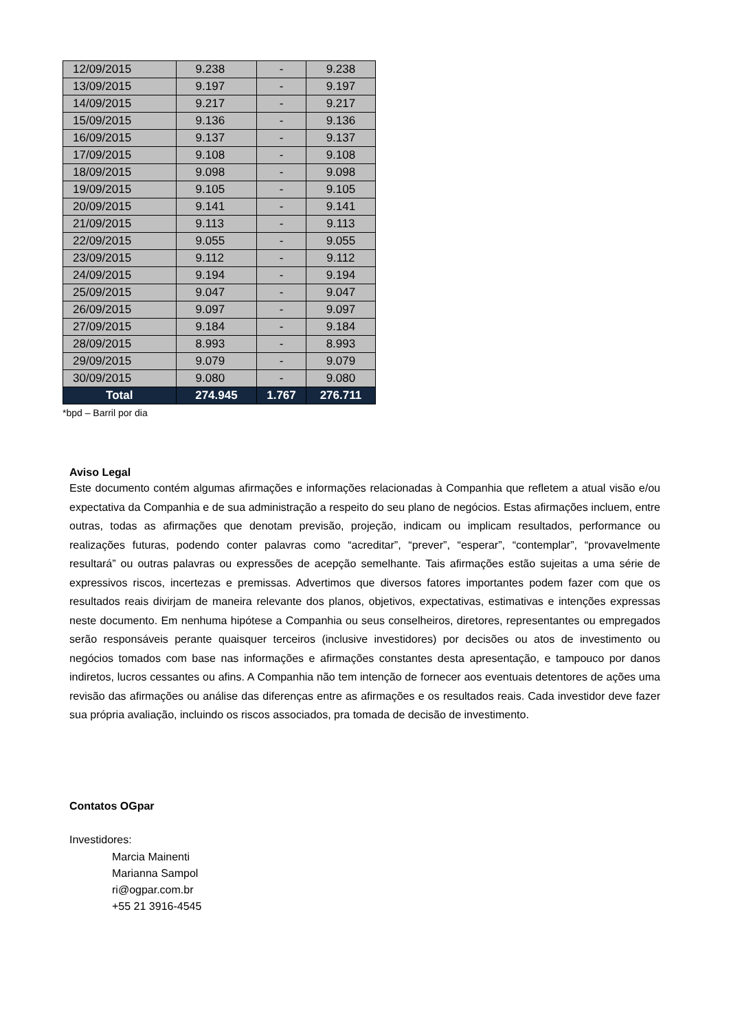| 12/09/2015 | 9.238 | - | 9.238 |
| 13/09/2015 | 9.197 | - | 9.197 |
| 14/09/2015 | 9.217 | - | 9.217 |
| 15/09/2015 | 9.136 | - | 9.136 |
| 16/09/2015 | 9.137 | - | 9.137 |
| 17/09/2015 | 9.108 | - | 9.108 |
| 18/09/2015 | 9.098 | - | 9.098 |
| 19/09/2015 | 9.105 | - | 9.105 |
| 20/09/2015 | 9.141 | - | 9.141 |
| 21/09/2015 | 9.113 | - | 9.113 |
| 22/09/2015 | 9.055 | - | 9.055 |
| 23/09/2015 | 9.112 | - | 9.112 |
| 24/09/2015 | 9.194 | - | 9.194 |
| 25/09/2015 | 9.047 | - | 9.047 |
| 26/09/2015 | 9.097 | - | 9.097 |
| 27/09/2015 | 9.184 | - | 9.184 |
| 28/09/2015 | 8.993 | - | 8.993 |
| 29/09/2015 | 9.079 | - | 9.079 |
| 30/09/2015 | 9.080 | - | 9.080 |
| Total | 274.945 | 1.767 | 276.711 |
*bpd – Barril por dia
Aviso Legal
Este documento contém algumas afirmações e informações relacionadas à Companhia que refletem a atual visão e/ou expectativa da Companhia e de sua administração a respeito do seu plano de negócios. Estas afirmações incluem, entre outras, todas as afirmações que denotam previsão, projeção, indicam ou implicam resultados, performance ou realizações futuras, podendo conter palavras como “acreditar”, “prever”, “esperar”, “contemplar”, “provavelmente resultará” ou outras palavras ou expressões de acepção semelhante. Tais afirmações estão sujeitas a uma série de expressivos riscos, incertezas e premissas. Advertimos que diversos fatores importantes podem fazer com que os resultados reais divirjam de maneira relevante dos planos, objetivos, expectativas, estimativas e intenções expressas neste documento. Em nenhuma hipótese a Companhia ou seus conselheiros, diretores, representantes ou empregados serão responsáveis perante quaisquer terceiros (inclusive investidores) por decisões ou atos de investimento ou negócios tomados com base nas informações e afirmações constantes desta apresentação, e tampouco por danos indiretos, lucros cessantes ou afins. A Companhia não tem intenção de fornecer aos eventuais detentores de ações uma revisão das afirmações ou análise das diferenças entre as afirmações e os resultados reais. Cada investidor deve fazer sua própria avaliação, incluindo os riscos associados, pra tomada de decisão de investimento.
Contatos OGpar
Investidores:
Marcia Mainenti
Marianna Sampol
ri@ogpar.com.br
+55 21 3916-4545